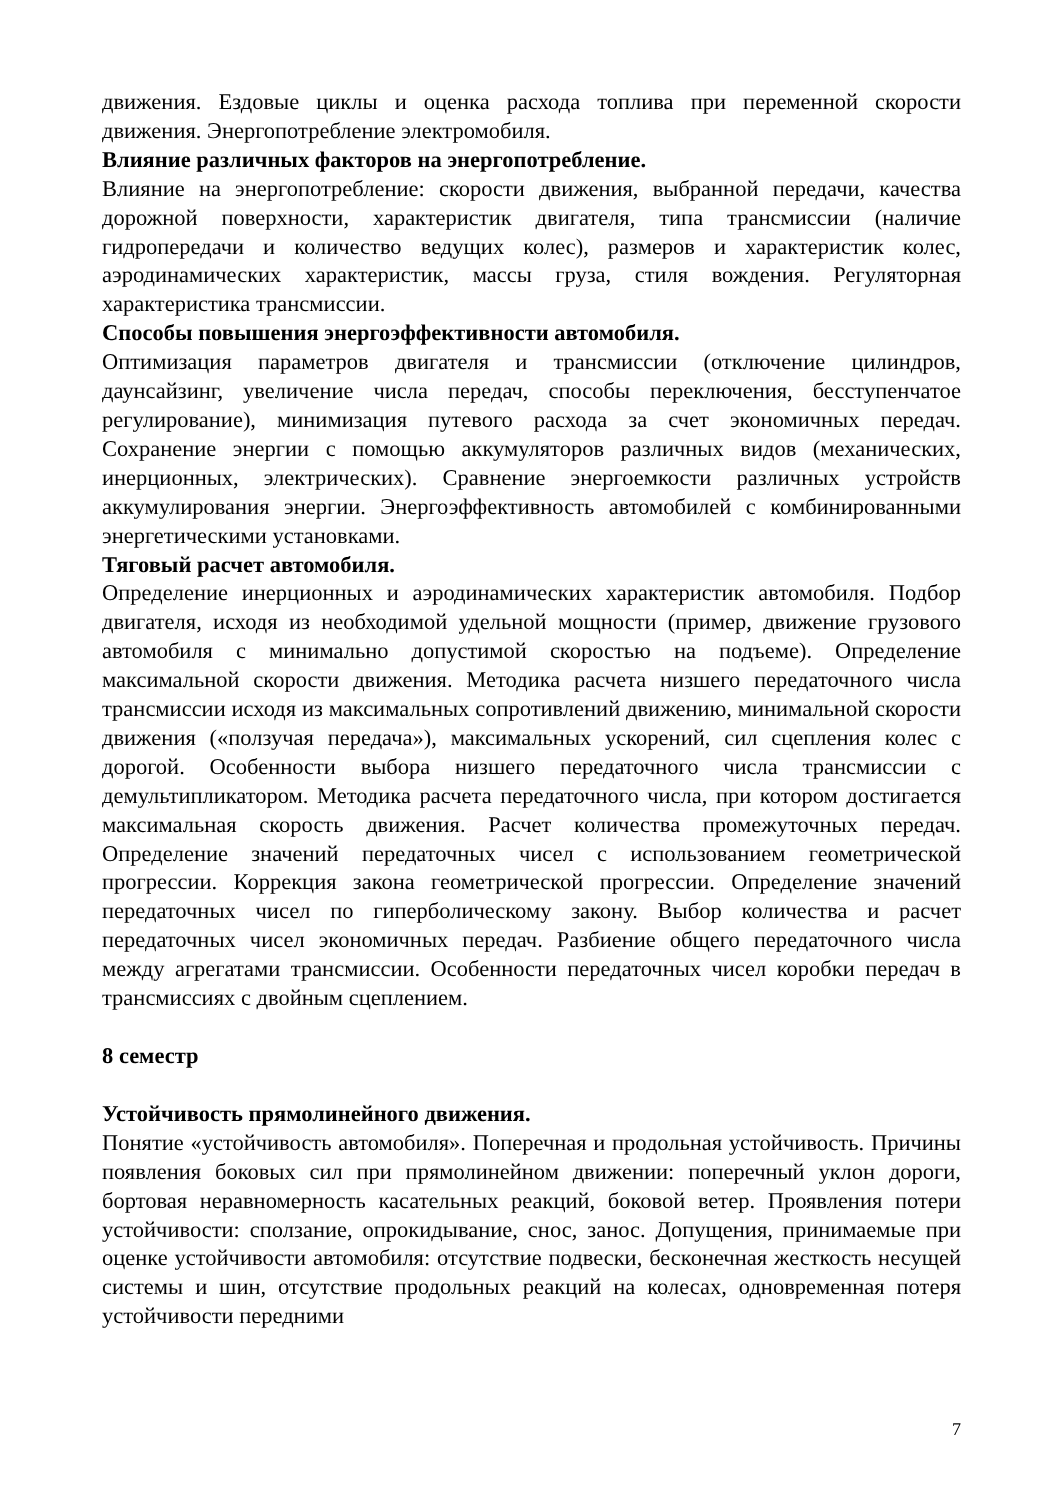движения. Ездовые циклы и оценка расхода топлива при переменной скорости движения. Энергопотребление электромобиля.
Влияние различных факторов на энергопотребление.
Влияние на энергопотребление: скорости движения, выбранной передачи, качества дорожной поверхности, характеристик двигателя, типа трансмиссии (наличие гидропередачи и количество ведущих колес), размеров и характеристик колес, аэродинамических характеристик, массы груза, стиля вождения. Регуляторная характеристика трансмиссии.
Способы повышения энергоэффективности автомобиля.
Оптимизация параметров двигателя и трансмиссии (отключение цилиндров, даунсайзинг, увеличение числа передач, способы переключения, бесступенчатое регулирование), минимизация путевого расхода за счет экономичных передач. Сохранение энергии с помощью аккумуляторов различных видов (механических, инерционных, электрических). Сравнение энергоемкости различных устройств аккумулирования энергии. Энергоэффективность автомобилей с комбинированными энергетическими установками.
Тяговый расчет автомобиля.
Определение инерционных и аэродинамических характеристик автомобиля. Подбор двигателя, исходя из необходимой удельной мощности (пример, движение грузового автомобиля с минимально допустимой скоростью на подъеме). Определение максимальной скорости движения. Методика расчета низшего передаточного числа трансмиссии исходя из максимальных сопротивлений движению, минимальной скорости движения («ползучая передача»), максимальных ускорений, сил сцепления колес с дорогой. Особенности выбора низшего передаточного числа трансмиссии с демультипликатором. Методика расчета передаточного числа, при котором достигается максимальная скорость движения. Расчет количества промежуточных передач. Определение значений передаточных чисел с использованием геометрической прогрессии. Коррекция закона геометрической прогрессии. Определение значений передаточных чисел по гиперболическому закону. Выбор количества и расчет передаточных чисел экономичных передач. Разбиение общего передаточного числа между агрегатами трансмиссии. Особенности передаточных чисел коробки передач в трансмиссиях с двойным сцеплением.
8 семестр
Устойчивость прямолинейного движения.
Понятие «устойчивость автомобиля». Поперечная и продольная устойчивость. Причины появления боковых сил при прямолинейном движении: поперечный уклон дороги, бортовая неравномерность касательных реакций, боковой ветер. Проявления потери устойчивости: сползание, опрокидывание, снос, занос. Допущения, принимаемые при оценке устойчивости автомобиля: отсутствие подвески, бесконечная жесткость несущей системы и шин, отсутствие продольных реакций на колесах, одновременная потеря устойчивости передними
7